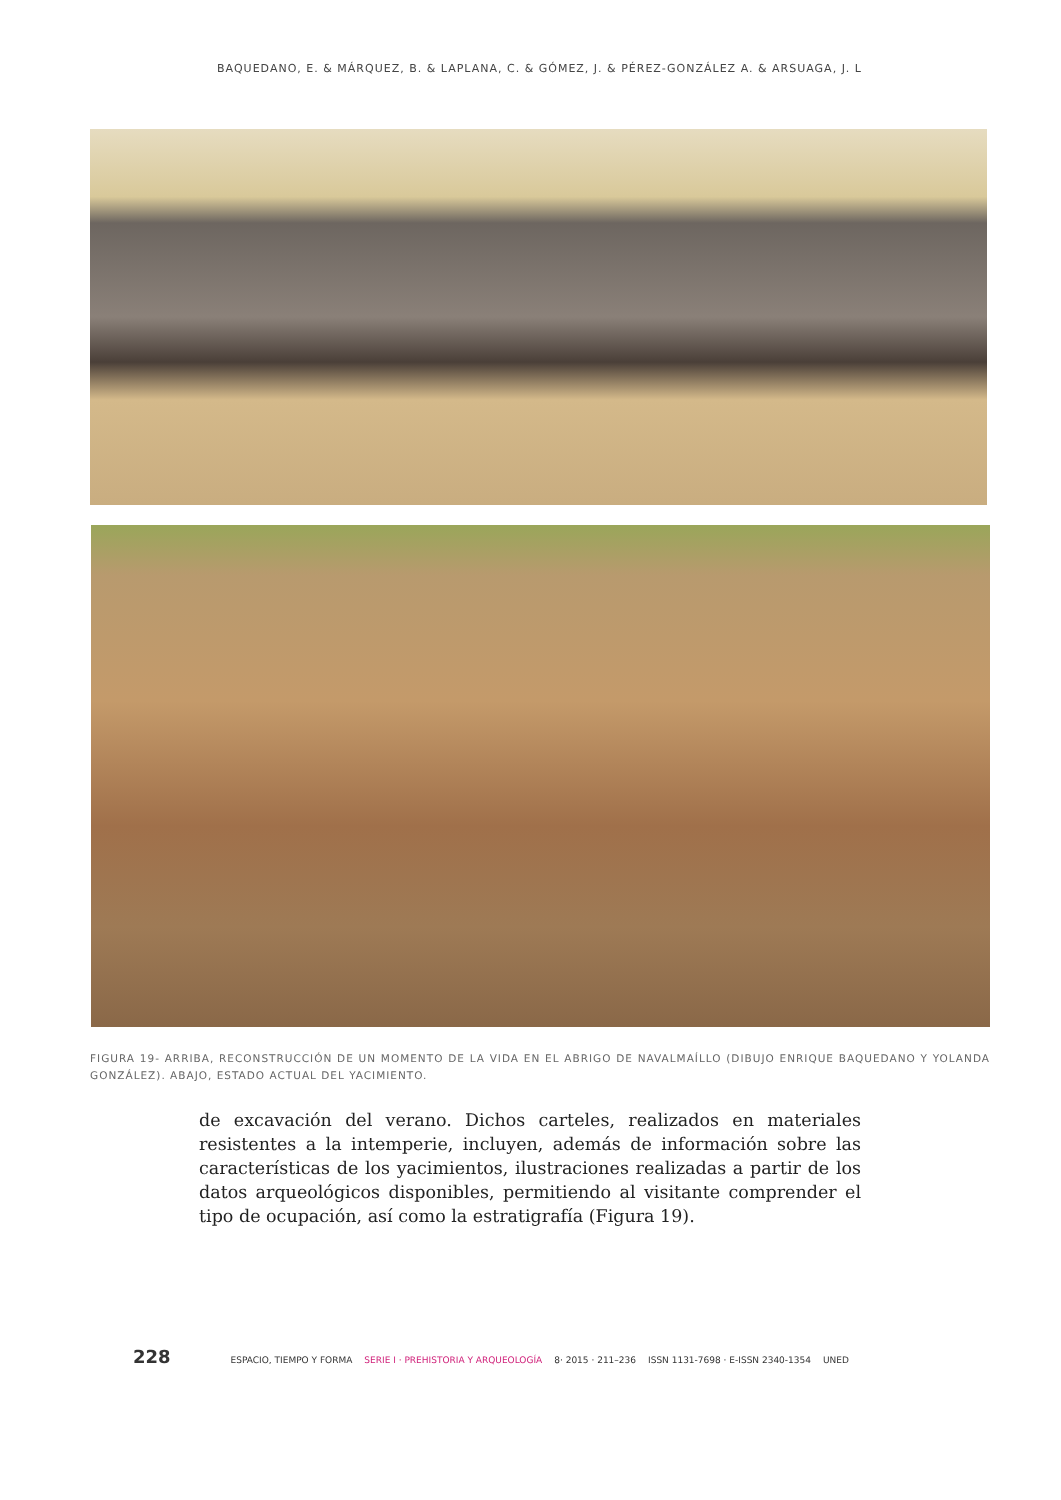BAQUEDANO, E. & MÁRQUEZ, B. & LAPLANA, C. & GÓMEZ, J. & PÉREZ-GONZÁLEZ A. & ARSUAGA, J. L
FIGURA 19- ARRIBA, RECONSTRUCCIÓN DE UN MOMENTO DE LA VIDA EN EL ABRIGO DE NAVALMAÍLLO (DIBUJO ENRIQUE BAQUEDANO Y YOLANDA GONZÁLEZ). ABAJO, ESTADO ACTUAL DEL YACIMIENTO.
de excavación del verano. Dichos carteles, realizados en materiales resistentes a la intemperie, incluyen, además de información sobre las características de los yacimientos, ilustraciones realizadas a partir de los datos arqueológicos disponibles, permitiendo al visitante comprender el tipo de ocupación, así como la estratigrafía (Figura 19).
228 ESPACIO, TIEMPO Y FORMA SERIE I · PREHISTORIA Y ARQUEOLOGÍA 8· 2015 · 211–236 ISSN 1131-7698 · E-ISSN 2340-1354 UNED